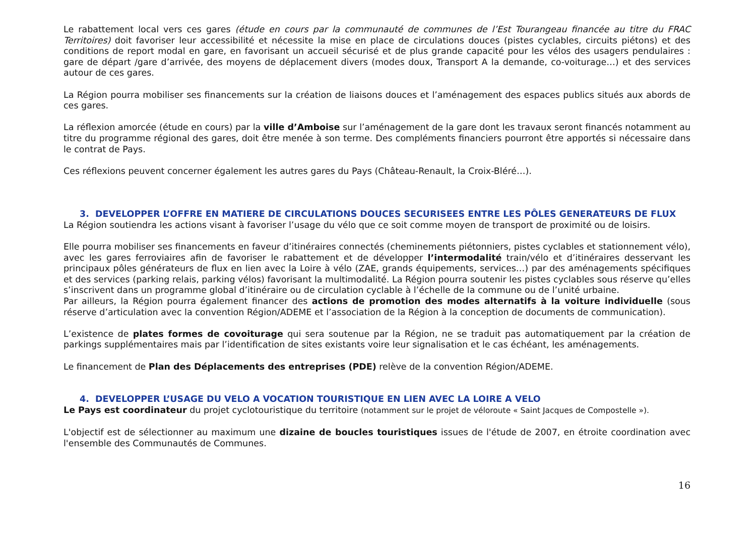Le rabattement local vers ces gares (étude en cours par la communauté de communes de l’Est Tourangeau financée au titre du FRAC Territoires) doit favoriser leur accessibilité et nécessite la mise en place de circulations douces (pistes cyclables, circuits piétons) et des conditions de report modal en gare, en favorisant un accueil sécurisé et de plus grande capacité pour les vélos des usagers pendulaires : gare de départ /gare d’arrivée, des moyens de déplacement divers (modes doux, Transport A la demande, co-voiturage…) et des services autour de ces gares.
La Région pourra mobiliser ses financements sur la création de liaisons douces et l’aménagement des espaces publics situés aux abords de ces gares.
La réflexion amorcée (étude en cours) par la ville d’Amboise sur l’aménagement de la gare dont les travaux seront financés notamment au titre du programme régional des gares, doit être menée à son terme. Des compléments financiers pourront être apportés si nécessaire dans le contrat de Pays.
Ces réflexions peuvent concerner également les autres gares du Pays (Château-Renault, la Croix-Bléré…).
3. DEVELOPPER L’OFFRE EN MATIERE DE CIRCULATIONS DOUCES SECURISEES ENTRE LES PÔLES GENERATEURS DE FLUX
La Région soutiendra les actions visant à favoriser l’usage du vélo que ce soit comme moyen de transport de proximité ou de loisirs.
Elle pourra mobiliser ses financements en faveur d’itinéraires connectés (cheminements piétonniers, pistes cyclables et stationnement vélo), avec les gares ferroviaires afin de favoriser le rabattement et de développer l’intermodalité train/vélo et d’itinéraires desservant les principaux pôles générateurs de flux en lien avec la Loire à vélo (ZAE, grands équipements, services…) par des aménagements spécifiques et des services (parking relais, parking vélos) favorisant la multimodalité. La Région pourra soutenir les pistes cyclables sous réserve qu’elles s’inscrivent dans un programme global d’itinéraire ou de circulation cyclable à l’échelle de la commune ou de l’unité urbaine.
Par ailleurs, la Région pourra également financer des actions de promotion des modes alternatifs à la voiture individuelle (sous réserve d’articulation avec la convention Région/ADEME et l’association de la Région à la conception de documents de communication).
L’existence de plates formes de covoiturage qui sera soutenue par la Région, ne se traduit pas automatiquement par la création de parkings supplémentaires mais par l’identification de sites existants voire leur signalisation et le cas échéant, les aménagements.
Le financement de Plan des Déplacements des entreprises (PDE) relève de la convention Région/ADEME.
4. DEVELOPPER L’USAGE DU VELO A VOCATION TOURISTIQUE EN LIEN AVEC LA LOIRE A VELO
Le Pays est coordinateur du projet cyclotouristique du territoire (notamment sur le projet de véloroute « Saint Jacques de Compostelle »).
L'objectif est de sélectionner au maximum une dizaine de boucles touristiques issues de l'étude de 2007, en étroite coordination avec l'ensemble des Communautés de Communes.
16